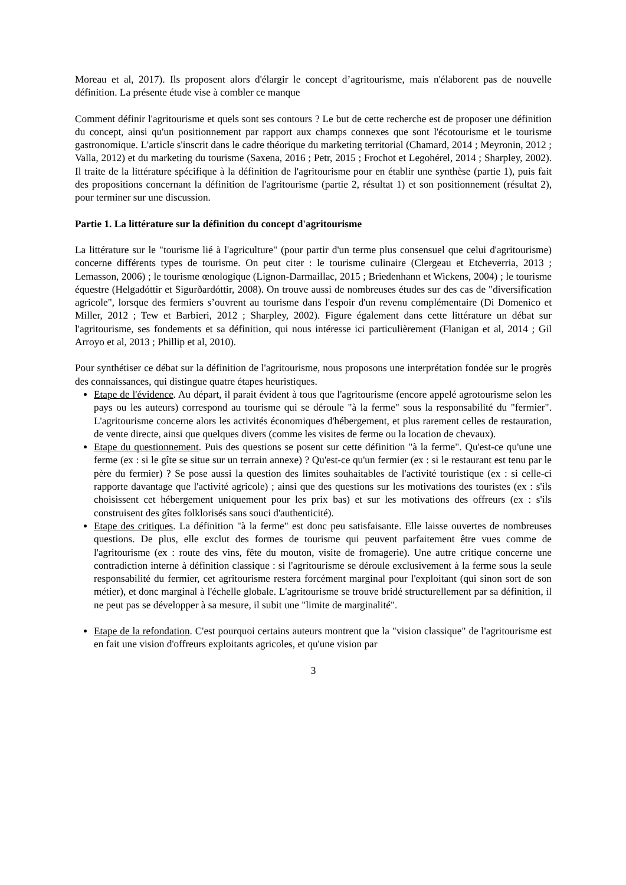Moreau et al, 2017). Ils proposent alors d'élargir le concept d’agritourisme, mais n'élaborent pas de nouvelle définition. La présente étude vise à combler ce manque
Comment définir l'agritourisme et quels sont ses contours ? Le but de cette recherche est de proposer une définition du concept, ainsi qu'un positionnement par rapport aux champs connexes que sont l'écotourisme et le tourisme gastronomique. L'article s'inscrit dans le cadre théorique du marketing territorial (Chamard, 2014 ; Meyronin, 2012 ; Valla, 2012) et du marketing du tourisme (Saxena, 2016 ; Petr, 2015 ; Frochot et Legohérel, 2014 ; Sharpley, 2002). Il traite de la littérature spécifique à la définition de l'agritourisme pour en établir une synthèse (partie 1), puis fait des propositions concernant la définition de l'agritourisme (partie 2, résultat 1) et son positionnement (résultat 2), pour terminer sur une discussion.
Partie 1. La littérature sur la définition du concept d'agritourisme
La littérature sur le "tourisme lié à l'agriculture" (pour partir d'un terme plus consensuel que celui d'agritourisme) concerne différents types de tourisme. On peut citer : le tourisme culinaire (Clergeau et Etcheverria, 2013 ; Lemasson, 2006) ; le tourisme œnologique (Lignon-Darmaillac, 2015 ; Briedenhann et Wickens, 2004) ; le tourisme équestre (Helgadóttir et Sigurðardóttir, 2008). On trouve aussi de nombreuses études sur des cas de "diversification agricole", lorsque des fermiers s’ouvrent au tourisme dans l'espoir d'un revenu complémentaire (Di Domenico et Miller, 2012 ; Tew et Barbieri, 2012 ; Sharpley, 2002). Figure également dans cette littérature un débat sur l'agritourisme, ses fondements et sa définition, qui nous intéresse ici particulièrement (Flanigan et al, 2014 ; Gil Arroyo et al, 2013 ; Phillip et al, 2010).
Pour synthétiser ce débat sur la définition de l'agritourisme, nous proposons une interprétation fondée sur le progrès des connaissances, qui distingue quatre étapes heuristiques.
Etape de l'évidence. Au départ, il parait évident à tous que l'agritourisme (encore appelé agrotourisme selon les pays ou les auteurs) correspond au tourisme qui se déroule "à la ferme" sous la responsabilité du "fermier". L'agritourisme concerne alors les activités économiques d'hébergement, et plus rarement celles de restauration, de vente directe, ainsi que quelques divers (comme les visites de ferme ou la location de chevaux).
Etape du questionnement. Puis des questions se posent sur cette définition "à la ferme". Qu'est-ce qu'une une ferme (ex : si le gîte se situe sur un terrain annexe) ? Qu'est-ce qu'un fermier (ex : si le restaurant est tenu par le père du fermier) ? Se pose aussi la question des limites souhaitables de l'activité touristique (ex : si celle-ci rapporte davantage que l'activité agricole) ; ainsi que des questions sur les motivations des touristes (ex : s'ils choisissent cet hébergement uniquement pour les prix bas) et sur les motivations des offreurs (ex : s'ils construisent des gîtes folklorisés sans souci d'authenticité).
Etape des critiques. La définition "à la ferme" est donc peu satisfaisante. Elle laisse ouvertes de nombreuses questions. De plus, elle exclut des formes de tourisme qui peuvent parfaitement être vues comme de l'agritourisme (ex : route des vins, fête du mouton, visite de fromagerie). Une autre critique concerne une contradiction interne à définition classique : si l'agritourisme se déroule exclusivement à la ferme sous la seule responsabilité du fermier, cet agritourisme restera forcément marginal pour l'exploitant (qui sinon sort de son métier), et donc marginal à l'échelle globale. L'agritourisme se trouve bridé structurellement par sa définition, il ne peut pas se développer à sa mesure, il subit une "limite de marginalité".
Etape de la refondation. C'est pourquoi certains auteurs montrent que la "vision classique" de l'agritourisme est en fait une vision d'offreurs exploitants agricoles, et qu'une vision par
3